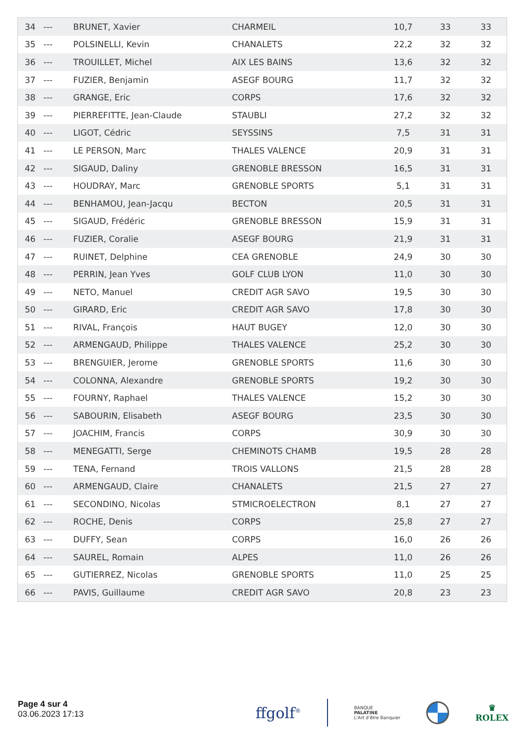| 34 | --- | BRUNET, Xavier | CHARMEIL | 10,7 | 33 | 33 |
| 35 | --- | POLSINELLI, Kevin | CHANALETS | 22,2 | 32 | 32 |
| 36 | --- | TROUILLET, Michel | AIX LES BAINS | 13,6 | 32 | 32 |
| 37 | --- | FUZIER, Benjamin | ASEGF BOURG | 11,7 | 32 | 32 |
| 38 | --- | GRANGE, Eric | CORPS | 17,6 | 32 | 32 |
| 39 | --- | PIERREFITTE, Jean-Claude | STAUBLI | 27,2 | 32 | 32 |
| 40 | --- | LIGOT, Cédric | SEYSSINS | 7,5 | 31 | 31 |
| 41 | --- | LE PERSON, Marc | THALES VALENCE | 20,9 | 31 | 31 |
| 42 | --- | SIGAUD, Daliny | GRENOBLE BRESSON | 16,5 | 31 | 31 |
| 43 | --- | HOUDRAY, Marc | GRENOBLE SPORTS | 5,1 | 31 | 31 |
| 44 | --- | BENHAMOU, Jean-Jacqu | BECTON | 20,5 | 31 | 31 |
| 45 | --- | SIGAUD, Frédéric | GRENOBLE BRESSON | 15,9 | 31 | 31 |
| 46 | --- | FUZIER, Coralie | ASEGF BOURG | 21,9 | 31 | 31 |
| 47 | --- | RUINET, Delphine | CEA GRENOBLE | 24,9 | 30 | 30 |
| 48 | --- | PERRIN, Jean Yves | GOLF CLUB LYON | 11,0 | 30 | 30 |
| 49 | --- | NETO, Manuel | CREDIT AGR SAVO | 19,5 | 30 | 30 |
| 50 | --- | GIRARD, Eric | CREDIT AGR SAVO | 17,8 | 30 | 30 |
| 51 | --- | RIVAL, François | HAUT BUGEY | 12,0 | 30 | 30 |
| 52 | --- | ARMENGAUD, Philippe | THALES VALENCE | 25,2 | 30 | 30 |
| 53 | --- | BRENGUIER, Jerome | GRENOBLE SPORTS | 11,6 | 30 | 30 |
| 54 | --- | COLONNA, Alexandre | GRENOBLE SPORTS | 19,2 | 30 | 30 |
| 55 | --- | FOURNY, Raphael | THALES VALENCE | 15,2 | 30 | 30 |
| 56 | --- | SABOURIN, Elisabeth | ASEGF BOURG | 23,5 | 30 | 30 |
| 57 | --- | JOACHIM, Francis | CORPS | 30,9 | 30 | 30 |
| 58 | --- | MENEGATTI, Serge | CHEMINOTS CHAMB | 19,5 | 28 | 28 |
| 59 | --- | TENA, Fernand | TROIS VALLONS | 21,5 | 28 | 28 |
| 60 | --- | ARMENGAUD, Claire | CHANALETS | 21,5 | 27 | 27 |
| 61 | --- | SECONDINO, Nicolas | STMICROELECTRON | 8,1 | 27 | 27 |
| 62 | --- | ROCHE, Denis | CORPS | 25,8 | 27 | 27 |
| 63 | --- | DUFFY, Sean | CORPS | 16,0 | 26 | 26 |
| 64 | --- | SAUREL, Romain | ALPES | 11,0 | 26 | 26 |
| 65 | --- | GUTIERREZ, Nicolas | GRENOBLE SPORTS | 11,0 | 25 | 25 |
| 66 | --- | PAVIS, Guillaume | CREDIT AGR SAVO | 20,8 | 23 | 23 |
Page 4 sur 4
03.06.2023 17:13
ffgolf<sup>®</sup> BANQUE
PALATINE
L'Art d'être Banquier ♛
ROLEX